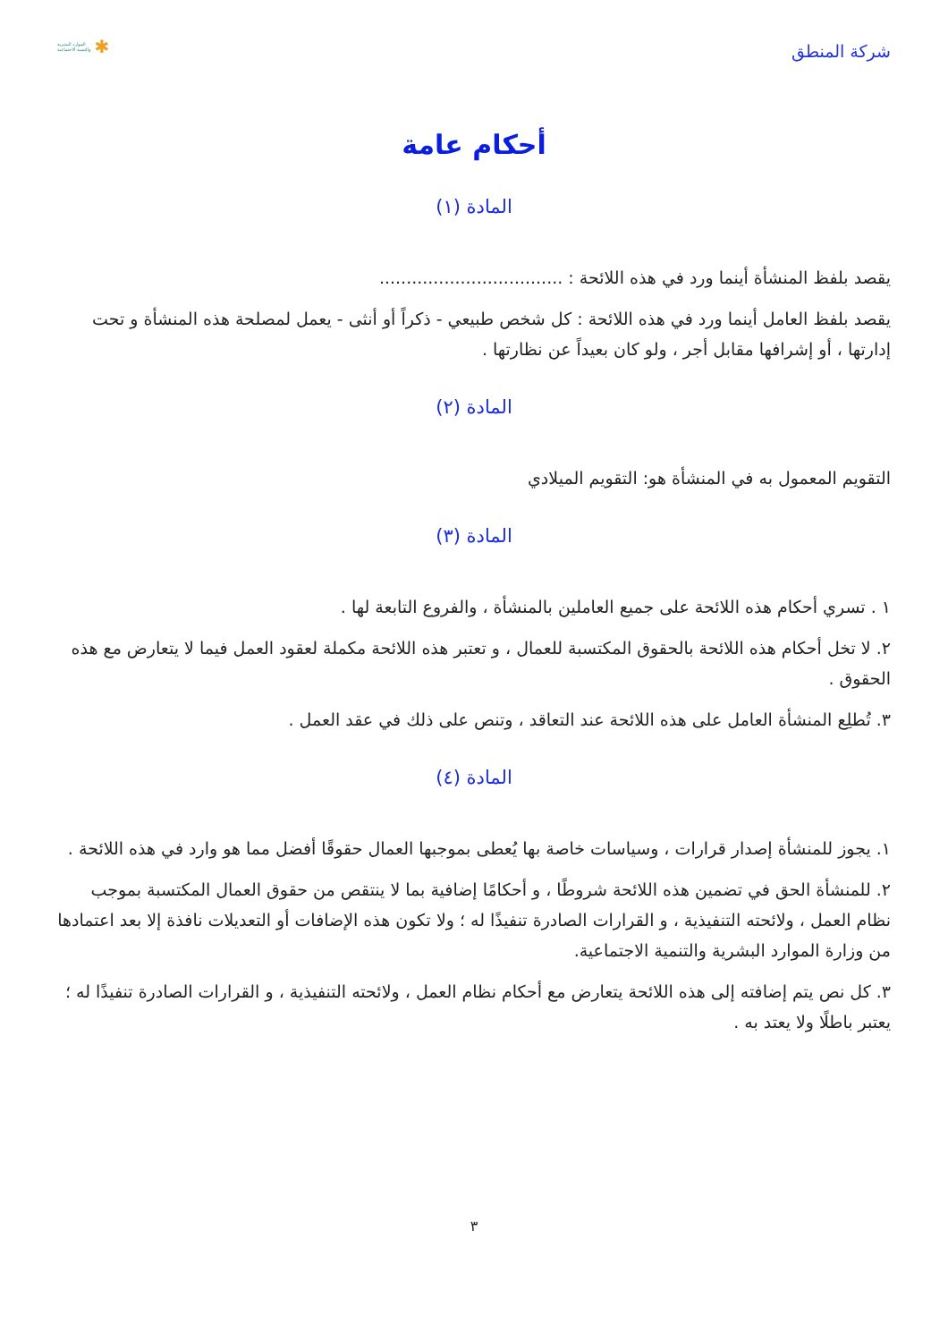شركة المنطق
الموارد البشرية
والتنمية الاجتماعية ✱
أحكام عامة
المادة (١)
يقصد بلفظ المنشأة أينما ورد في هذه اللائحة : ..................................
يقصد بلفظ العامل أينما ورد في هذه اللائحة : كل شخص طبيعي - ذكراً أو أنثى - يعمل لمصلحة هذه المنشأة و تحت إدارتها ، أو إشرافها مقابل أجر ، ولو كان بعيداً عن نظارتها .
المادة (٢)
التقويم المعمول به في المنشأة هو: التقويم الميلادي
المادة (٣)
١ . تسري أحكام هذه اللائحة على جميع العاملين بالمنشأة ، والفروع التابعة لها .
٢. لا تخل أحكام هذه اللائحة بالحقوق المكتسبة للعمال ، و تعتبر هذه اللائحة مكملة لعقود العمل فيما لا يتعارض مع هذه الحقوق .
٣. تُطلِع المنشأة العامل على هذه اللائحة عند التعاقد ، وتنص على ذلك في عقد العمل .
المادة (٤)
١. يجوز للمنشأة إصدار قرارات ، وسياسات خاصة بها يُعطى بموجبها العمال حقوقًا أفضل مما هو وارد في هذه اللائحة .
٢. للمنشأة الحق في تضمين هذه اللائحة شروطًا ، و أحكامًا إضافية بما لا ينتقص من حقوق العمال المكتسبة بموجب نظام العمل ، ولائحته التنفيذية ، و القرارات الصادرة تنفيذًا له ؛ ولا تكون هذه الإضافات أو التعديلات نافذة إلا بعد اعتمادها من وزارة الموارد البشرية والتنمية الاجتماعية.
٣. كل نص يتم إضافته إلى هذه اللائحة يتعارض مع أحكام نظام العمل ، ولائحته التنفيذية ، و القرارات الصادرة تنفيذًا له ؛ يعتبر باطلًا ولا يعتد به .
٣